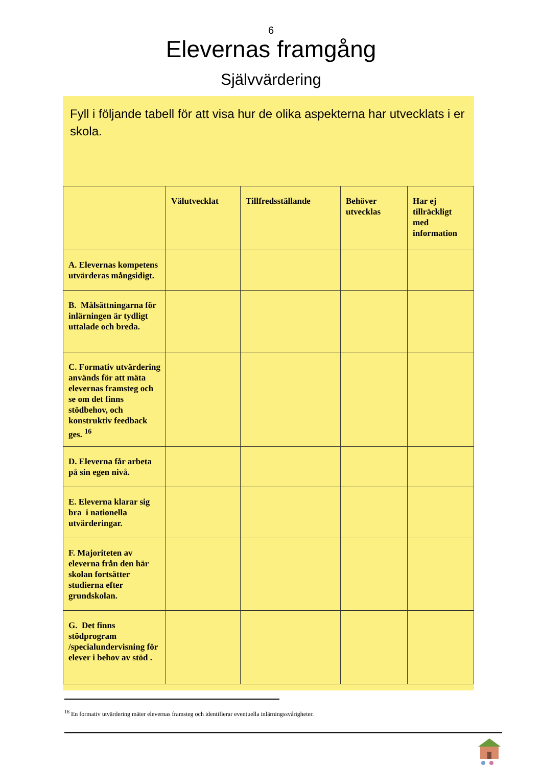6
Elevernas framgång
Självvärdering
Fyll i följande tabell för att visa hur de olika aspekterna har utvecklats i er skola.
| | Välutvecklat | Tillfredsställande | Behöver utvecklas | Har ej tillräckligt med information |
| --- | --- | --- | --- | --- |
| A. Elevernas kompetens utvärderas mångsidigt. | | | | |
| B. Målsättningarna för inlärningen är tydligt uttalade och breda. | | | | |
| C. Formativ utvärdering används för att mäta elevernas framsteg och se om det finns stödbehov, och konstruktiv feedback ges. <sup>16</sup> | | | | |
| D. Eleverna får arbeta på sin egen nivå. | | | | |
| E. Eleverna klarar sig bra i nationella utvärderingar. | | | | |
| F. Majoriteten av eleverna från den här skolan fortsätter studierna efter grundskolan. | | | | |
| G. Det finns stödprogram /specialundervisning för elever i behov av stöd . | | | | |
<sup>16</sup> En formativ utvärdering mäter elevernas framsteg och identifierar eventuella inlärningssvårigheter.